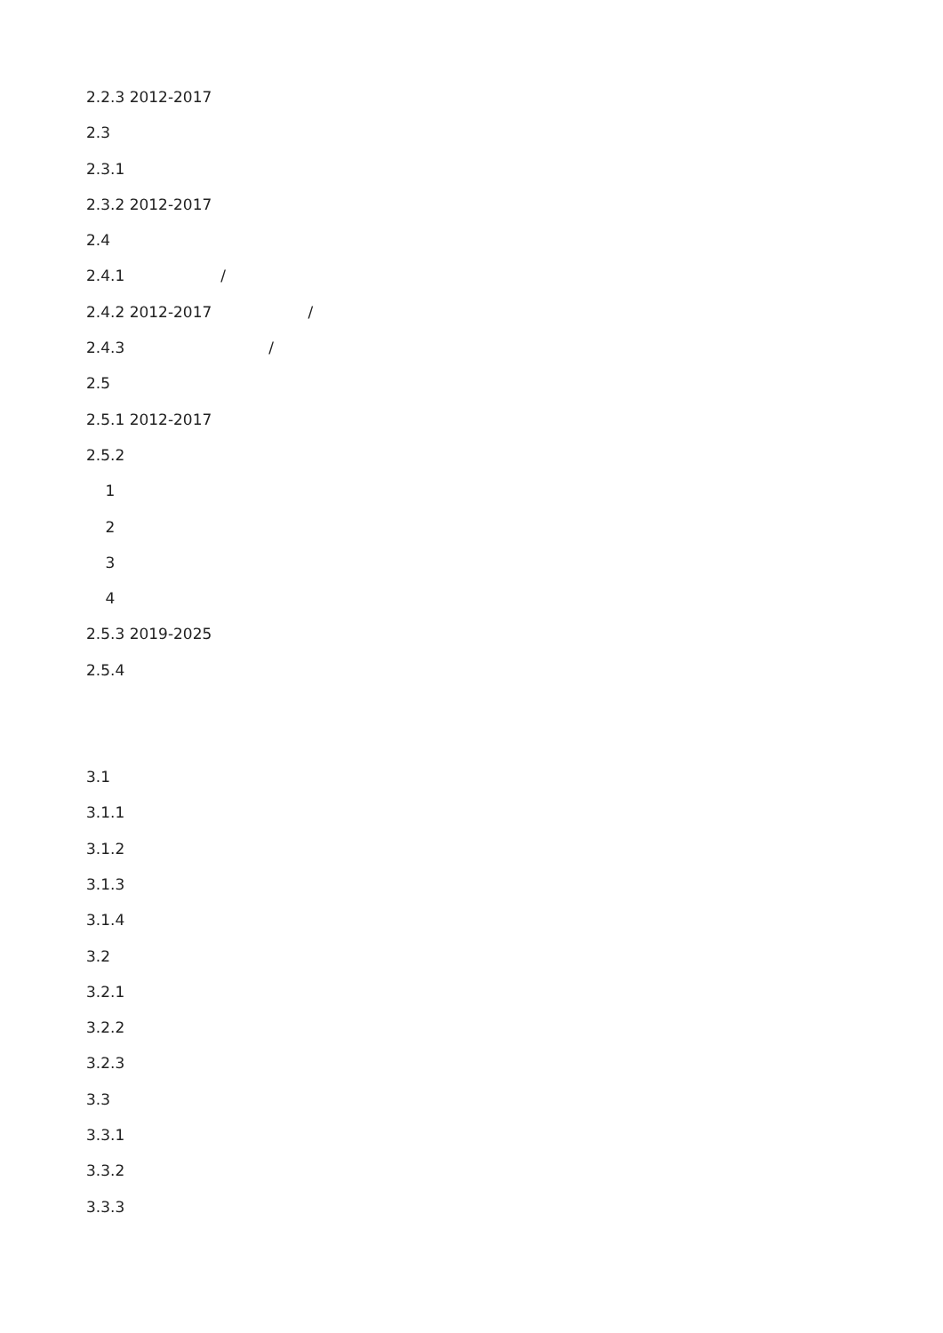2.2.3 2012-2017
2.3
2.3.1
2.3.2 2012-2017
2.4
2.4.1 /
2.4.2 2012-2017 /
2.4.3 /
2.5
2.5.1 2012-2017
2.5.2
1
2
3
4
2.5.3 2019-2025
2.5.4
3.1
3.1.1
3.1.2
3.1.3
3.1.4
3.2
3.2.1
3.2.2
3.2.3
3.3
3.3.1
3.3.2
3.3.3